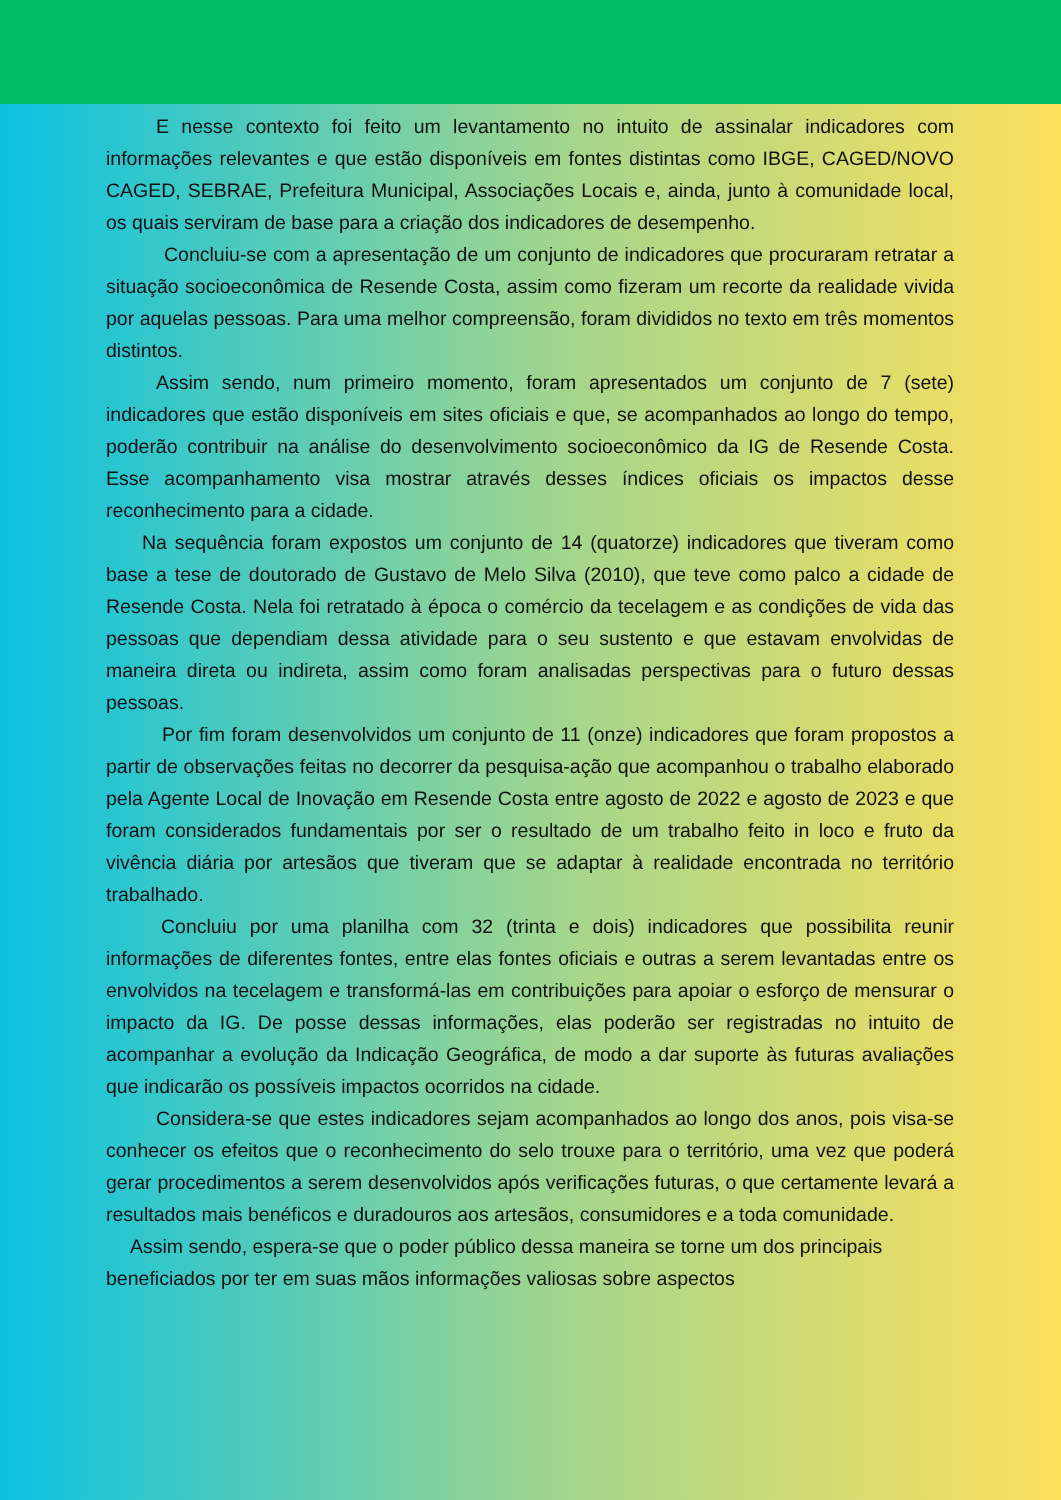E nesse contexto foi feito um levantamento no intuito de assinalar indicadores com informações relevantes e que estão disponíveis em fontes distintas como IBGE, CAGED/NOVO CAGED, SEBRAE, Prefeitura Municipal, Associações Locais e, ainda, junto à comunidade local, os quais serviram de base para a criação dos indicadores de desempenho.
Concluiu-se com a apresentação de um conjunto de indicadores que procuraram retratar a situação socioeconômica de Resende Costa, assim como fizeram um recorte da realidade vivida por aquelas pessoas. Para uma melhor compreensão, foram divididos no texto em três momentos distintos.
Assim sendo, num primeiro momento, foram apresentados um conjunto de 7 (sete) indicadores que estão disponíveis em sites oficiais e que, se acompanhados ao longo do tempo, poderão contribuir na análise do desenvolvimento socioeconômico da IG de Resende Costa. Esse acompanhamento visa mostrar através desses índices oficiais os impactos desse reconhecimento para a cidade.
Na sequência foram expostos um conjunto de 14 (quatorze) indicadores que tiveram como base a tese de doutorado de Gustavo de Melo Silva (2010), que teve como palco a cidade de Resende Costa. Nela foi retratado à época o comércio da tecelagem e as condições de vida das pessoas que dependiam dessa atividade para o seu sustento e que estavam envolvidas de maneira direta ou indireta, assim como foram analisadas perspectivas para o futuro dessas pessoas.
Por fim foram desenvolvidos um conjunto de 11 (onze) indicadores que foram propostos a partir de observações feitas no decorrer da pesquisa-ação que acompanhou o trabalho elaborado pela Agente Local de Inovação em Resende Costa entre agosto de 2022 e agosto de 2023 e que foram considerados fundamentais por ser o resultado de um trabalho feito in loco e fruto da vivência diária por artesãos que tiveram que se adaptar à realidade encontrada no território trabalhado.
Concluiu por uma planilha com 32 (trinta e dois) indicadores que possibilita reunir informações de diferentes fontes, entre elas fontes oficiais e outras a serem levantadas entre os envolvidos na tecelagem e transformá-las em contribuições para apoiar o esforço de mensurar o impacto da IG. De posse dessas informações, elas poderão ser registradas no intuito de acompanhar a evolução da Indicação Geográfica, de modo a dar suporte às futuras avaliações que indicarão os possíveis impactos ocorridos na cidade.
Considera-se que estes indicadores sejam acompanhados ao longo dos anos, pois visa-se conhecer os efeitos que o reconhecimento do selo trouxe para o território, uma vez que poderá gerar procedimentos a serem desenvolvidos após verificações futuras, o que certamente levará a resultados mais benéficos e duradouros aos artesãos, consumidores e a toda comunidade.
Assim sendo, espera-se que o poder público dessa maneira se torne um dos principais beneficiados por ter em suas mãos informações valiosas sobre aspectos